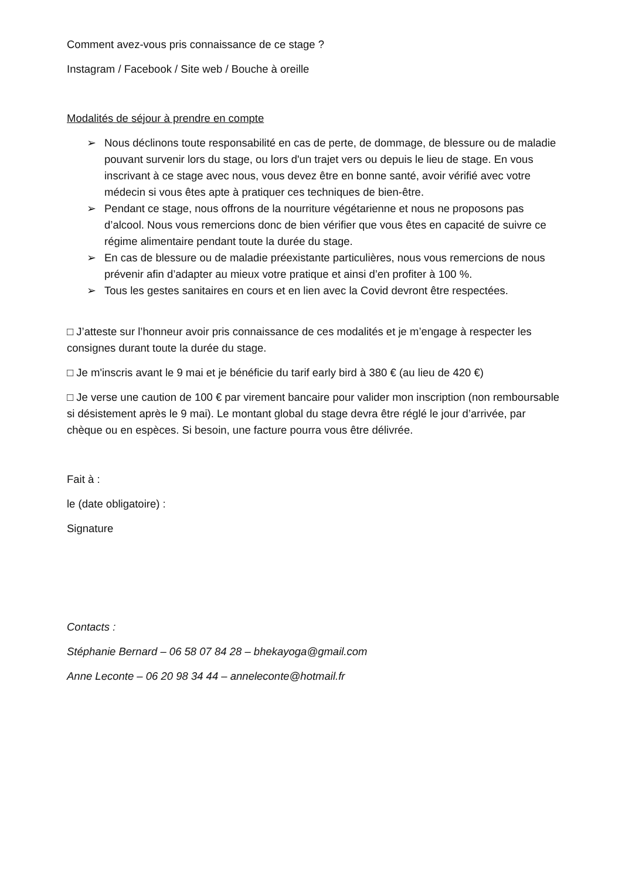Comment avez-vous pris connaissance de ce stage ?
Instagram / Facebook / Site web / Bouche à oreille
Modalités de séjour à prendre en compte
➢ Nous déclinons toute responsabilité en cas de perte, de dommage, de blessure ou de maladie pouvant survenir lors du stage, ou lors d'un trajet vers ou depuis le lieu de stage. En vous inscrivant à ce stage avec nous, vous devez être en bonne santé, avoir vérifié avec votre médecin si vous êtes apte à pratiquer ces techniques de bien-être.
➢ Pendant ce stage, nous offrons de la nourriture végétarienne et nous ne proposons pas d’alcool. Nous vous remercions donc de bien vérifier que vous êtes en capacité de suivre ce régime alimentaire pendant toute la durée du stage.
➢ En cas de blessure ou de maladie préexistante particulières, nous vous remercions de nous prévenir afin d’adapter au mieux votre pratique et ainsi d’en profiter à 100 %.
➢ Tous les gestes sanitaires en cours et en lien avec la Covid devront être respectées.
□ J’atteste sur l’honneur avoir pris connaissance de ces modalités et je m’engage à respecter les consignes durant toute la durée du stage.
□ Je m'inscris avant le 9 mai et je bénéficie du tarif early bird à 380 € (au lieu de 420 €)
□ Je verse une caution de 100 € par virement bancaire pour valider mon inscription (non remboursable si désistement après le 9 mai). Le montant global du stage devra être réglé le jour d’arrivée, par chèque ou en espèces. Si besoin, une facture pourra vous être délivrée.
Fait à :
le (date obligatoire) :
Signature
Contacts :
Stéphanie Bernard – 06 58 07 84 28 – bhekayoga@gmail.com
Anne Leconte – 06 20 98 34 44 – anneleconte@hotmail.fr